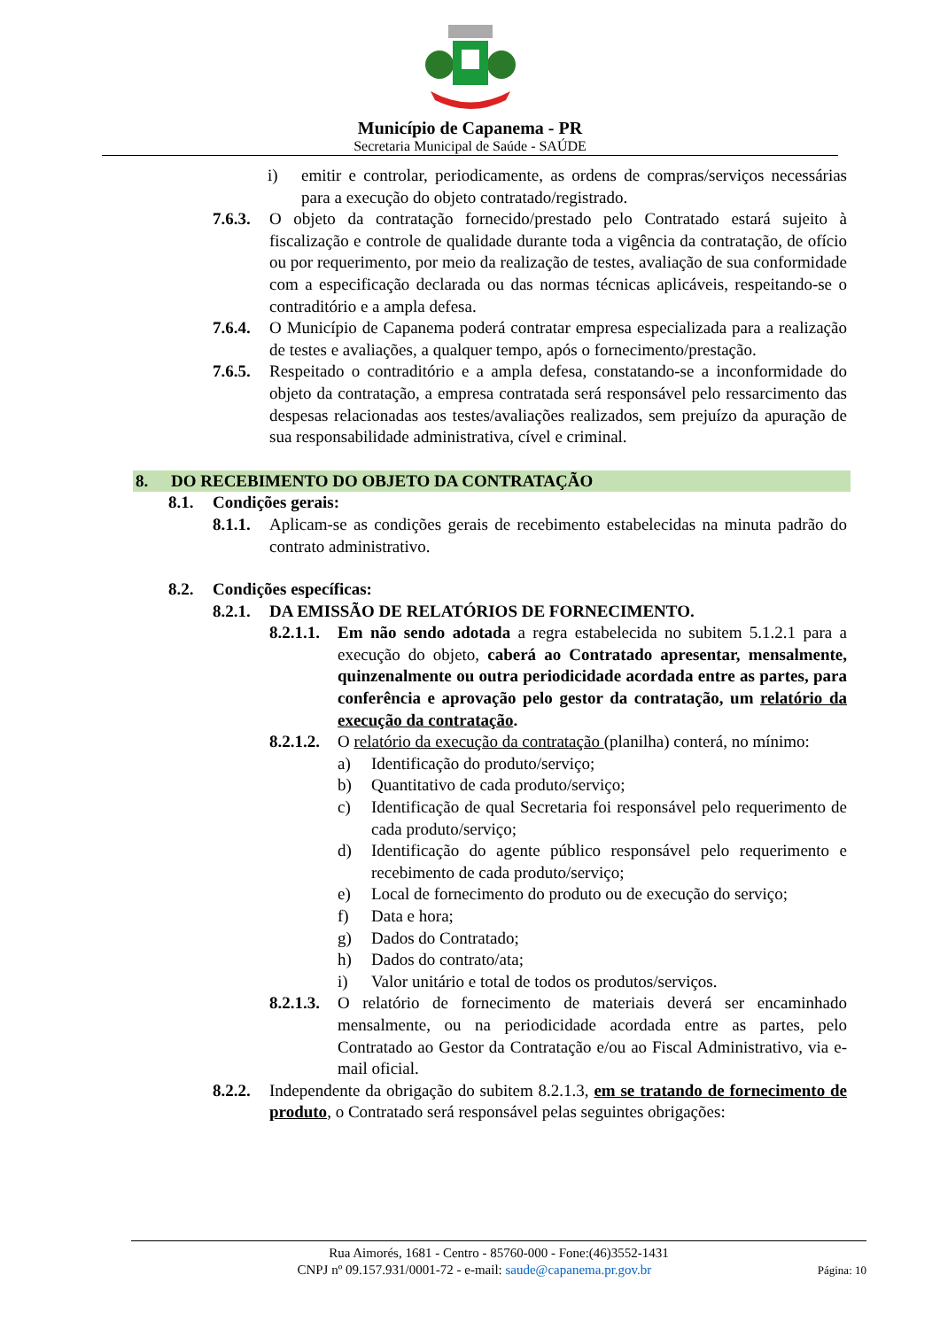Município de Capanema - PR
Secretaria Municipal de Saúde - SAÚDE
i) emitir e controlar, periodicamente, as ordens de compras/serviços necessárias para a execução do objeto contratado/registrado.
7.6.3. O objeto da contratação fornecido/prestado pelo Contratado estará sujeito à fiscalização e controle de qualidade durante toda a vigência da contratação, de ofício ou por requerimento, por meio da realização de testes, avaliação de sua conformidade com a especificação declarada ou das normas técnicas aplicáveis, respeitando-se o contraditório e a ampla defesa.
7.6.4. O Município de Capanema poderá contratar empresa especializada para a realização de testes e avaliações, a qualquer tempo, após o fornecimento/prestação.
7.6.5. Respeitado o contraditório e a ampla defesa, constatando-se a inconformidade do objeto da contratação, a empresa contratada será responsável pelo ressarcimento das despesas relacionadas aos testes/avaliações realizados, sem prejuízo da apuração de sua responsabilidade administrativa, cível e criminal.
8. DO RECEBIMENTO DO OBJETO DA CONTRATAÇÃO
8.1. Condições gerais:
8.1.1. Aplicam-se as condições gerais de recebimento estabelecidas na minuta padrão do contrato administrativo.
8.2. Condições específicas:
8.2.1. DA EMISSÃO DE RELATÓRIOS DE FORNECIMENTO.
8.2.1.1. Em não sendo adotada a regra estabelecida no subitem 5.1.2.1 para a execução do objeto, caberá ao Contratado apresentar, mensalmente, quinzenalmente ou outra periodicidade acordada entre as partes, para conferência e aprovação pelo gestor da contratação, um relatório da execução da contratação.
8.2.1.2. O relatório da execução da contratação (planilha) conterá, no mínimo:
a) Identificação do produto/serviço;
b) Quantitativo de cada produto/serviço;
c) Identificação de qual Secretaria foi responsável pelo requerimento de cada produto/serviço;
d) Identificação do agente público responsável pelo requerimento e recebimento de cada produto/serviço;
e) Local de fornecimento do produto ou de execução do serviço;
f) Data e hora;
g) Dados do Contratado;
h) Dados do contrato/ata;
i) Valor unitário e total de todos os produtos/serviços.
8.2.1.3. O relatório de fornecimento de materiais deverá ser encaminhado mensalmente, ou na periodicidade acordada entre as partes, pelo Contratado ao Gestor da Contratação e/ou ao Fiscal Administrativo, via e-mail oficial.
8.2.2. Independente da obrigação do subitem 8.2.1.3, em se tratando de fornecimento de produto, o Contratado será responsável pelas seguintes obrigações:
Rua Aimorés, 1681 - Centro - 85760-000 - Fone:(46)3552-1431
CNPJ nº 09.157.931/0001-72 - e-mail: saude@capanema.pr.gov.br Página: 10